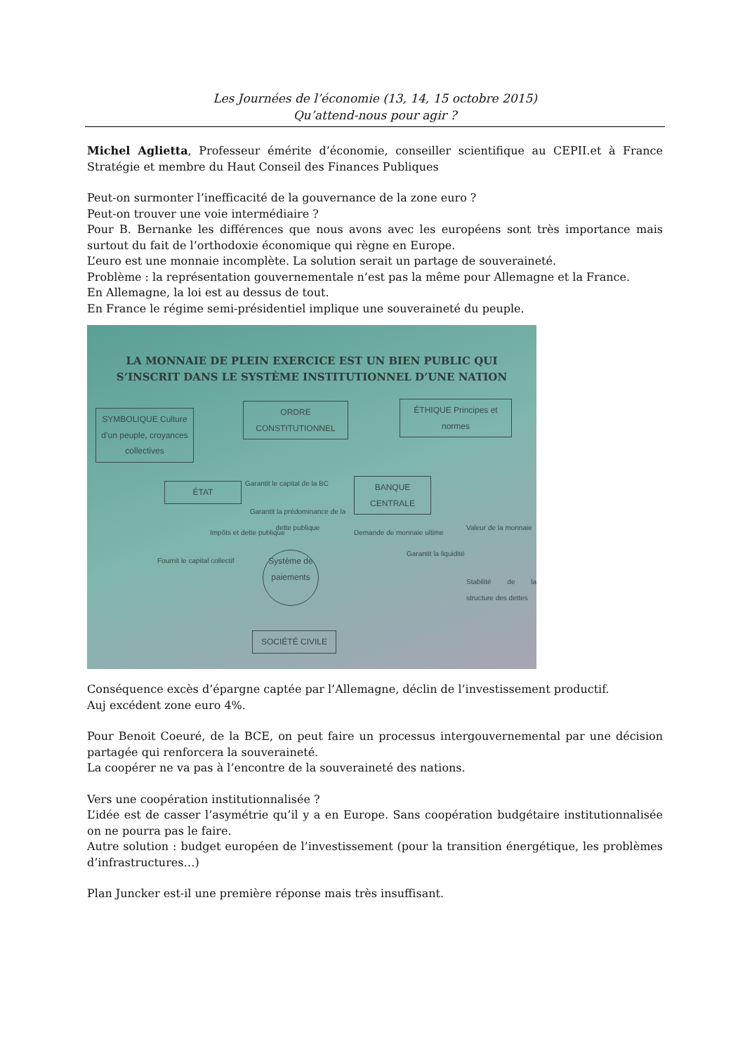Les Journées de l’économie (13, 14, 15 octobre 2015)
Qu’attend-nous pour agir ?
Michel Aglietta, Professeur émérite d’économie, conseiller scientifique au CEPII.et à France Stratégie et membre du Haut Conseil des Finances Publiques
Peut-on surmonter l’inefficacité de la gouvernance de la zone euro ?
Peut-on trouver une voie intermédiaire ?
Pour B. Bernanke les différences que nous avons avec les européens sont très importance mais surtout du fait de l’orthodoxie économique qui règne en Europe.
L’euro est une monnaie incomplète. La solution serait un partage de souveraineté.
Problème : la représentation gouvernementale n’est pas la même pour Allemagne et la France.
En Allemagne, la loi est au dessus de tout.
En France le régime semi-présidentiel implique une souveraineté du peuple.
LA MONNAIE DE PLEIN EXERCICE EST UN BIEN PUBLIC QUI
S’INSCRIT DANS LE SYSTÈME INSTITUTIONNEL D’UNE NATION
SYMBOLIQUE Culture d’un peuple, croyances collectives
ORDRE CONSTITUTIONNEL
ÉTHIQUE Principes et normes
ÉTAT
BANQUE CENTRALE
Garantit le capital de la BC
Garantit la prédominance de la dette publique
Impôts et dette publique Demande de monnaie ultime
Fournit le capital collectif
Système de paiements
Garantit la liquidité
Valeur de la monnaie
Stabilité de la structure des dettes
SOCIÉTÉ CIVILE
Conséquence excès d’épargne captée par l’Allemagne, déclin de l’investissement productif.
Auj excédent zone euro 4%.
Pour Benoit Coeuré, de la BCE, on peut faire un processus intergouvernemental par une décision partagée qui renforcera la souveraineté.
La coopérer ne va pas à l’encontre de la souveraineté des nations.
Vers une coopération institutionnalisée ?
L’idée est de casser l’asymétrie qu’il y a en Europe. Sans coopération budgétaire institutionnalisée on ne pourra pas le faire.
Autre solution : budget européen de l’investissement (pour la transition énergétique, les problèmes d’infrastructures…)
Plan Juncker est-il une première réponse mais très insuffisant.